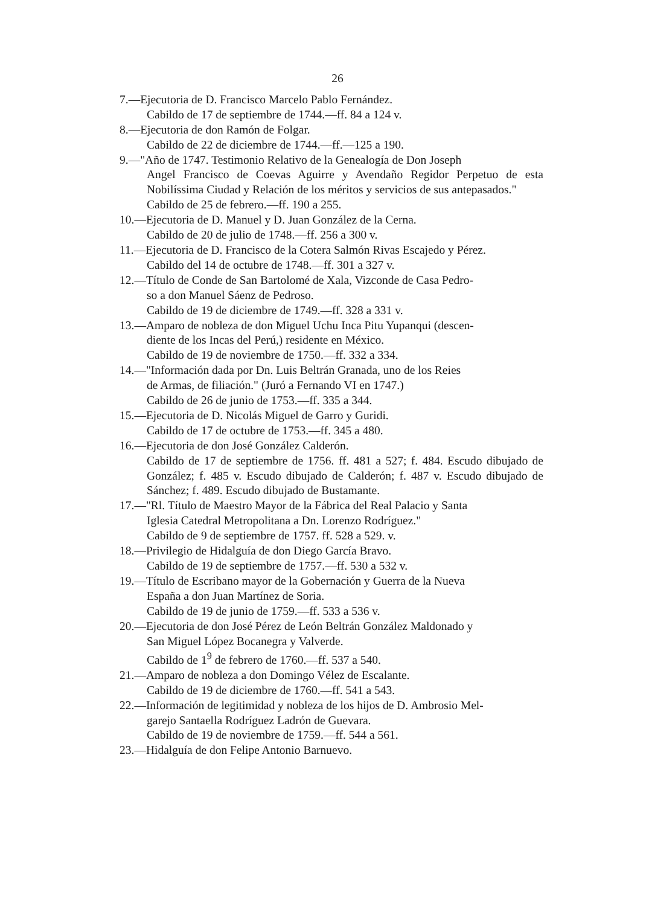26
7.—Ejecutoria de D. Francisco Marcelo Pablo Fernández.
Cabildo de 17 de septiembre de 1744.—ff. 84 a 124 v.
8.—Ejecutoria de don Ramón de Folgar.
Cabildo de 22 de diciembre de 1744.—ff.—125 a 190.
9.—"Año de 1747. Testimonio Relativo de la Genealogía de Don Joseph
Angel Francisco de Coevas Aguirre y Avendaño Regidor Perpetuo de esta Nobilíssima Ciudad y Relación de los méritos y servicios de sus antepasados."
Cabildo de 25 de febrero.—ff. 190 a 255.
10.—Ejecutoria de D. Manuel y D. Juan González de la Cerna.
Cabildo de 20 de julio de 1748.—ff. 256 a 300 v.
11.—Ejecutoria de D. Francisco de la Cotera Salmón Rivas Escajedo y Pérez.
Cabildo del 14 de octubre de 1748.—ff. 301 a 327 v.
12.—Título de Conde de San Bartolomé de Xala, Vizconde de Casa Pedro-
so a don Manuel Sáenz de Pedroso.
Cabildo de 19 de diciembre de 1749.—ff. 328 a 331 v.
13.—Amparo de nobleza de don Miguel Uchu Inca Pitu Yupanqui (descen-
diente de los Incas del Perú,) residente en México.
Cabildo de 19 de noviembre de 1750.—ff. 332 a 334.
14.—"Información dada por Dn. Luis Beltrán Granada, uno de los Reies
de Armas, de filiación." (Juró a Fernando VI en 1747.)
Cabildo de 26 de junio de 1753.—ff. 335 a 344.
15.—Ejecutoria de D. Nicolás Miguel de Garro y Guridi.
Cabildo de 17 de octubre de 1753.—ff. 345 a 480.
16.—Ejecutoria de don José González Calderón.
Cabildo de 17 de septiembre de 1756. ff. 481 a 527; f. 484. Escudo dibujado de González; f. 485 v. Escudo dibujado de Calderón; f. 487 v. Escudo dibujado de Sánchez; f. 489. Escudo dibujado de Bustamante.
17.—"Rl. Título de Maestro Mayor de la Fábrica del Real Palacio y Santa
Iglesia Catedral Metropolitana a Dn. Lorenzo Rodríguez."
Cabildo de 9 de septiembre de 1757. ff. 528 a 529. v.
18.—Privilegio de Hidalguía de don Diego García Bravo.
Cabildo de 19 de septiembre de 1757.—ff. 530 a 532 v.
19.—Título de Escribano mayor de la Gobernación y Guerra de la Nueva
España a don Juan Martínez de Soria.
Cabildo de 19 de junio de 1759.—ff. 533 a 536 v.
20.—Ejecutoria de don José Pérez de León Beltrán González Maldonado y
San Miguel López Bocanegra y Valverde.
Cabildo de 1<sup>9</sup> de febrero de 1760.—ff. 537 a 540.
21.—Amparo de nobleza a don Domingo Vélez de Escalante.
Cabildo de 19 de diciembre de 1760.—ff. 541 a 543.
22.—Información de legitimidad y nobleza de los hijos de D. Ambrosio Mel-
garejo Santaella Rodríguez Ladrón de Guevara.
Cabildo de 19 de noviembre de 1759.—ff. 544 a 561.
23.—Hidalguía de don Felipe Antonio Barnuevo.